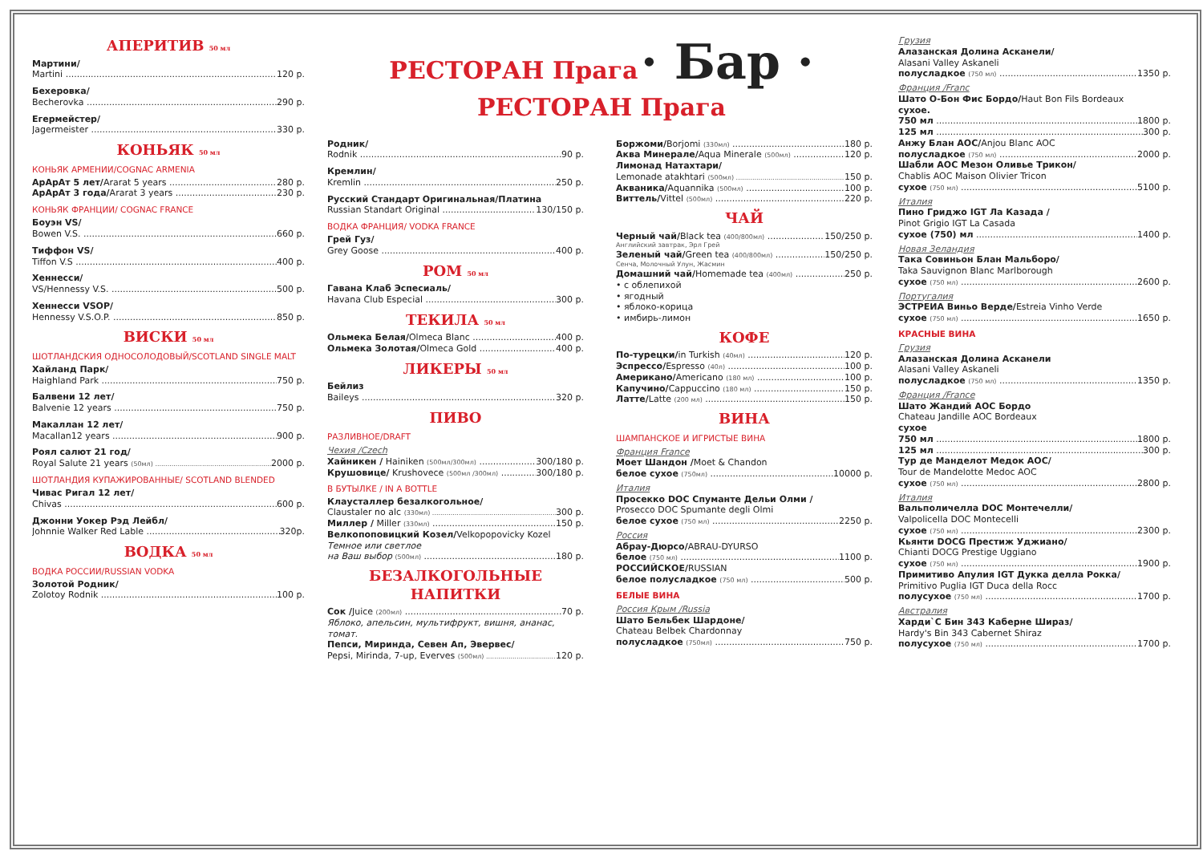АПЕРИТИВ 50 мл
Мартини/
Martini 120 р.
Бехеровка/
Becherovka 290 р.
Егермейстер/
Jagermeister 330 р.
КОНЬЯК 50 мл
КОНЬЯК АРМЕНИИ/COGNAC ARMENIA
АрАрАт 5 лет/Ararat 5 years 280 р.
АрАрАт 3 года/Ararat 3 years 230 р.
КОНЬЯК ФРАНЦИИ/ COGNAC FRANCE
Боуэн VS/
Bowen V.S. 660 р.
Тиффон VS/
Tiffon V.S 400 р.
Хеннесси/
VS/Hennessy V.S. 500 р.
Хеннесси VSOP/
Hennessy V.S.O.P. 850 р.
ВИСКИ 50 мл
ШОТЛАНДСКИЯ ОДНОСОЛОДОВЫЙ/SCOTLAND SINGLE MALT
Хайланд Парк/
Haighland Park 750 р.
Балвени 12 лет/
Balvenie 12 years 750 р.
Макаллан 12 лет/
Macallan12 years 900 р.
Роял салют 21 год/
Royal Salute 21 years (50мл) 2000 р.
ШОТЛАНДИЯ КУПАЖИРОВАННЫЕ/ SCOTLAND BLENDED
Чивас Ригал 12 лет/
Chivas 600 р.
Джонни Уокер Рэд Лейбл/
Johnnie Walker Red Lable 320р.
ВОДКА 50 мл
ВОДКА РОССИИ/RUSSIAN VODKA
Золотой Родник/
Zolotoy Rodnik 100 р.
РЕСТОРАН Прага · Бар · РЕСТОРАН Прага
Родник/
Rodnik 90 р.
Кремлин/
Kremlin 250 р.
Русский Стандарт Оригинальная/Платина
Russian Standart Original 130/150 р.
ВОДКА ФРАНЦИЯ/ VODKA FRANCE
Грей Гуз/
Grey Goose 400 р.
РОМ 50 мл
Гавана Клаб Эспесиаль/
Havana Club Especial 300 р.
ТЕКИЛА 50 мл
Ольмека Белая/Olmeca Blanc 400 р.
Ольмека Золотая/Olmeca Gold 400 р.
ЛИКЕРЫ 50 мл
Бейлиз
Baileys 320 р.
ПИВО
РАЗЛИВНОЕ/DRAFT
Чехия /Czech
Хайникен / Hainiken (500мл/300мл) 300/180 р.
Крушовице/ Krushovece (500мл /300мл) 300/180 р.
В БУТЫЛКЕ / IN A BOTTLE
Клаусталлер безалкогольное/
Claustaler no alc (330мл) 300 р.
Миллер / Miller (330мл) 150 р.
Велкопоповицкий Козел/Velkopopovicky Kozel
Темное или светлое
на Ваш выбор (500мл) 180 р.
БЕЗАЛКОГОЛЬНЫЕ НАПИТКИ
Сок /Juice (200мл) 70 р.
Яблоко, апельсин, мультифрукт, вишня, ананас, томат.
Пепси, Миринда, Севен Ап, Эвервес/
Pepsi, Mirinda, 7-up, Everves (500мл) 120 р.
Боржоми/Borjomi (330мл) 180 р.
Аква Минерале/Aqua Minerale (500мл) 120 р.
Лимонад Натахтари/
Lemonade atakhtari (500мл) 150 р.
Акваника/Aquannika (500мл) 100 р.
Виттель/Vittel (500мл) 220 р.
ЧАЙ
Черный чай/Black tea (400/800мл) 150/250 р.
Английский завтрак, Эрл Грей
Зеленый чай/Green tea (400/800мл) 150/250 р.
Сенча, Молочный Улун, Жасмин
Домашний чай/Homemade tea (400мл) 250 р.
• с облепихой
• ягодный
• яблоко-корица
• имбирь-лимон
КОФЕ
По-турецки/in Turkish (40мл) 120 р.
Эспрессо/Espresso (40л) 100 р.
Американо/Americano (180 мл) 100 р.
Капучино/Cappuccino (180 мл) 150 р.
Латте/Latte (200 мл) 150 р.
ВИНА
ШАМПАНСКОЕ И ИГРИСТЫЕ ВИНА
Франция France
Моет Шандон /Moet & Chandon
белое сухое (750мл) 10000 р.
Италия
Просекко DOC Спуманте Дельи Олми /
Prosecco DOC Spumante degli Olmi
белое сухое (750 мл) 2250 р.
Россия
Абрау-Дюрсо/ABRAU-DYURSO
белое (750 мл) 1100 р.
РОССИЙСКОЕ/RUSSIAN
белое полусладкое (750 мл) 500 р.
БЕЛЫЕ ВИНА
Россия Крым /Russia
Шато Бельбек Шардоне/
Chateau Belbek Chardonnay
полусладкое (750мл) 750 р.
Грузия
Алазанская Долина Асканели/
Alasani Valley Askaneli
полусладкое (750 мл) 1350 р.
Франция /Franc
Шато О-Бон Фис Бордо/Haut Bon Fils Bordeaux
сухое.
750 мл 1800 р.
125 мл 300 р.
Анжу Блан АОС/Anjou Blanc AOC
полусладкое (750 мл) 2000 р.
Шабли АОС Мезон Оливье Трикон/
Chablis AOC Maison Olivier Tricon
сухое (750 мл) 5100 р.
Италия
Пино Гриджо IGT Ла Казада /
Pinot Grigio IGT La Casada
сухое (750) мл 1400 р.
Новая Зеландия
Така Совиньон Блан Мальборо/
Taka Sauvignon Blanc Marlborough
сухое (750 мл) 2600 р.
Португалия
ЭСТРЕИА Виньо Верде/Estreia Vinho Verde
сухое (750 мл) 1650 р.
КРАСНЫЕ ВИНА
Грузия
Алазанская Долина Асканели
Alasani Valley Askaneli
полусладкое (750 мл) 1350 р.
Франция /France
Шато Жандий АОС Бордо
Chateau Jandille AOC Bordeaux
сухое
750 мл 1800 р.
125 мл 300 р.
Тур де Манделот Медок АОС/
Tour de Mandelotte Medoc AOC
сухое (750 мл) 2800 р.
Италия
Вальполичелла DOC Монтечелли/
Valpolicella DOC Montecelli
сухое (750 мл) 2300 р.
Кьянти DOCG Престиж Уджиано/
Chianti DOCG Prestige Uggiano
сухое (750 мл) 1900 р.
Примитиво Апулия IGT Дукка делла Рокка/
Primitivo Puglia IGT Duca della Rocc
полусухое (750 мл) 1700 р.
Австралия
Харди`С Бин 343 Каберне Шираз/
Hardy's Bin 343 Cabernet Shiraz
полусухое (750 мл) 1700 р.